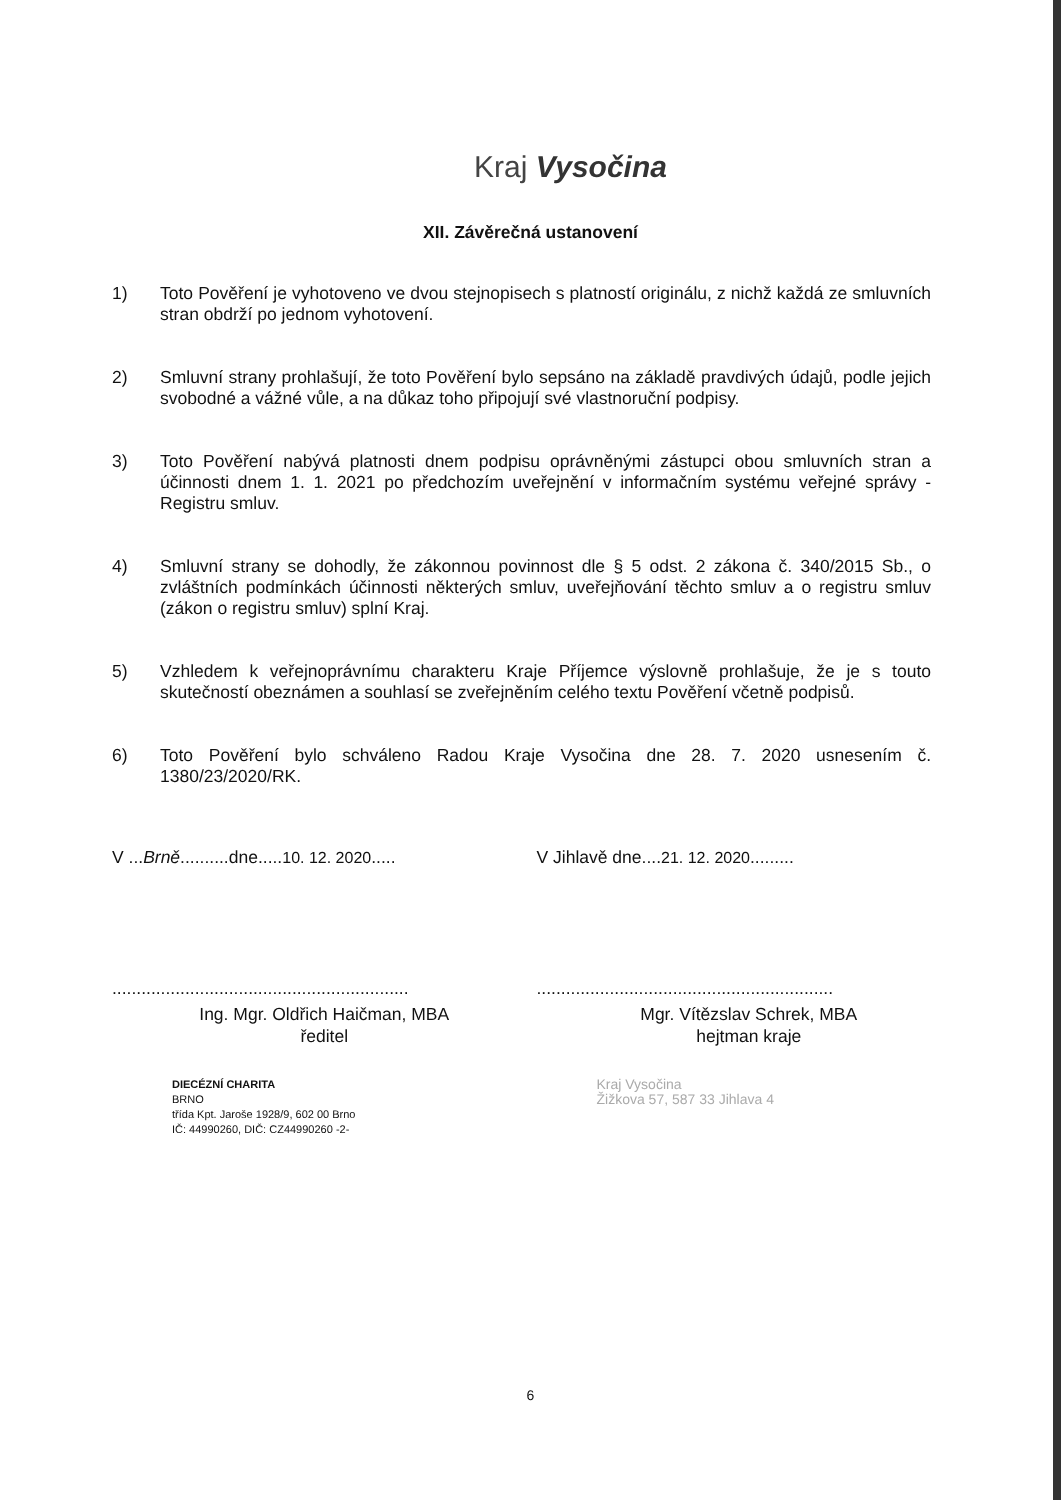Kraj Vysočina
XII. Závěrečná ustanovení
1) Toto Pověření je vyhotoveno ve dvou stejnopisech s platností originálu, z nichž každá ze smluvních stran obdrží po jednom vyhotovení.
2) Smluvní strany prohlašují, že toto Pověření bylo sepsáno na základě pravdivých údajů, podle jejich svobodné a vážné vůle, a na důkaz toho připojují své vlastnoruční podpisy.
3) Toto Pověření nabývá platnosti dnem podpisu oprávněnými zástupci obou smluvních stran a účinnosti dnem 1. 1. 2021 po předchozím uveřejnění v informačním systému veřejné správy - Registru smluv.
4) Smluvní strany se dohodly, že zákonnou povinnost dle § 5 odst. 2 zákona č. 340/2015 Sb., o zvláštních podmínkách účinnosti některých smluv, uveřejňování těchto smluv a o registru smluv (zákon o registru smluv) splní Kraj.
5) Vzhledem k veřejnoprávnímu charakteru Kraje Příjemce výslovně prohlašuje, že je s touto skutečností obeznámen a souhlasí se zveřejněním celého textu Pověření včetně podpisů.
6) Toto Pověření bylo schváleno Radou Kraje Vysočina dne 28. 7. 2020 usnesením č. 1380/23/2020/RK.
V ...Brně..........dne.....10. 12. 2020.....
.............................................................
Ing. Mgr. Oldřich Haičman, MBA
ředitel
DIECÉZNÍ CHARITA
BRNO
třída Kpt. Jaroše 1928/9, 602 00 Brno
IČ: 44990260, DIČ: CZ44990260 -2-
V Jihlavě dne....21. 12. 2020.........
.............................................................
Mgr. Vítězslav Schrek, MBA
hejtman kraje
Kraj Vysočina
Žižkova 57, 587 33 Jihlava 4
6